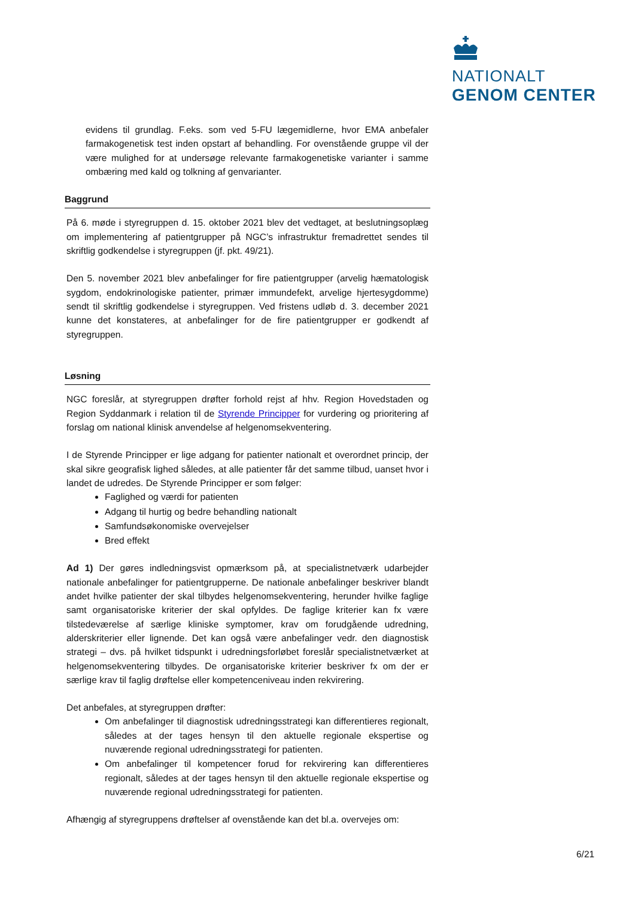NATIONALT
GENOM CENTER
evidens til grundlag. F.eks. som ved 5-FU lægemidlerne, hvor EMA anbefaler farmakogenetisk test inden opstart af behandling. For ovenstående gruppe vil der være mulighed for at undersøge relevante farmakogenetiske varianter i samme ombæring med kald og tolkning af genvarianter.
Baggrund
På 6. møde i styregruppen d. 15. oktober 2021 blev det vedtaget, at beslutningsoplæg om implementering af patientgrupper på NGC’s infrastruktur fremadrettet sendes til skriftlig godkendelse i styregruppen (jf. pkt. 49/21).
Den 5. november 2021 blev anbefalinger for fire patientgrupper (arvelig hæmatologisk sygdom, endokrinologiske patienter, primær immundefekt, arvelige hjertesygdomme) sendt til skriftlig godkendelse i styregruppen. Ved fristens udløb d. 3. december 2021 kunne det konstateres, at anbefalinger for de fire patientgrupper er godkendt af styregruppen.
Løsning
NGC foreslår, at styregruppen drøfter forhold rejst af hhv. Region Hovedstaden og Region Syddanmark i relation til de Styrende Principper for vurdering og prioritering af forslag om national klinisk anvendelse af helgenomsekventering.
I de Styrende Principper er lige adgang for patienter nationalt et overordnet princip, der skal sikre geografisk lighed således, at alle patienter får det samme tilbud, uanset hvor i landet de udredes. De Styrende Principper er som følger:
Faglighed og værdi for patienten
Adgang til hurtig og bedre behandling nationalt
Samfundsøkonomiske overvejelser
Bred effekt
Ad 1) Der gøres indledningsvist opmærksom på, at specialistnetværk udarbejder nationale anbefalinger for patientgrupperne. De nationale anbefalinger beskriver blandt andet hvilke patienter der skal tilbydes helgenomsekventering, herunder hvilke faglige samt organisatoriske kriterier der skal opfyldes. De faglige kriterier kan fx være tilstedeværelse af særlige kliniske symptomer, krav om forudgående udredning, alderskriterier eller lignende. Det kan også være anbefalinger vedr. den diagnostisk strategi – dvs. på hvilket tidspunkt i udredningsforløbet foreslår specialistnetværket at helgenomsekventering tilbydes. De organisatoriske kriterier beskriver fx om der er særlige krav til faglig drøftelse eller kompetenceniveau inden rekvirering.
Det anbefales, at styregruppen drøfter:
Om anbefalinger til diagnostisk udredningsstrategi kan differentieres regionalt, således at der tages hensyn til den aktuelle regionale ekspertise og nuværende regional udredningsstrategi for patienten.
Om anbefalinger til kompetencer forud for rekvirering kan differentieres regionalt, således at der tages hensyn til den aktuelle regionale ekspertise og nuværende regional udredningsstrategi for patienten.
Afhængig af styregruppens drøftelser af ovenstående kan det bl.a. overvejes om:
6/21